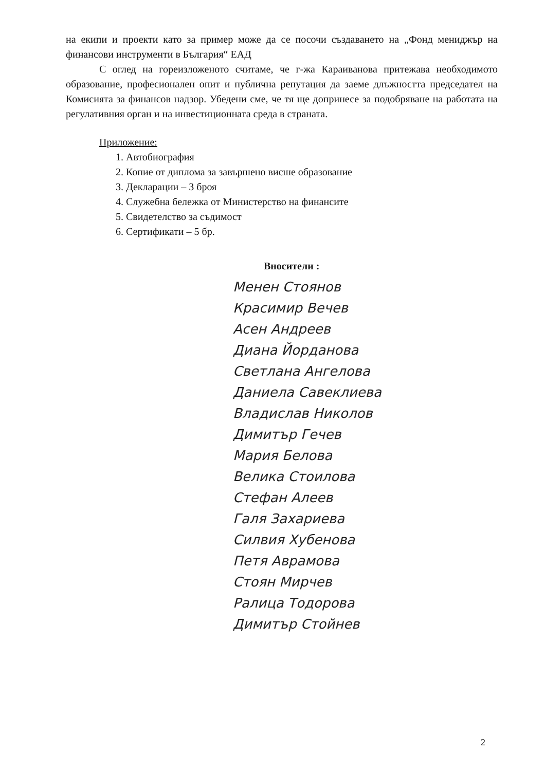на екипи и проекти като за пример може да се посочи създаването на „Фонд мениджър на финансови инструменти в България“ ЕАД
С оглед на гореизложеното считаме, че г-жа Караиванова притежава необходимото образование, професионален опит и публична репутация да заеме длъжността председател на Комисията за финансов надзор. Убедени сме, че тя ще допринесе за подобряване на работата на регулативния орган и на инвестиционната среда в страната.
Приложение:
1. Автобиография
2. Копие от диплома за завършено висше образование
3. Декларации – 3 броя
4. Служебна бележка от Министерство на финансите
5. Свидетелство за съдимост
6. Сертификати – 5 бр.
Вносители :
Менен Стоянов
Красимир Вечев
Асен Андреев
Диана Йорданова
Светлана Ангелова
Даниела Савеклиева
Владислав Николов
Димитър Гечев
Мария Белова
Велика Стоилова
Стефан Алеев
Галя Захариева
Силвия Хубенова
Петя Аврамова
Стоян Мирчев
Ралица Тодорова
Димитър Стойнев
2